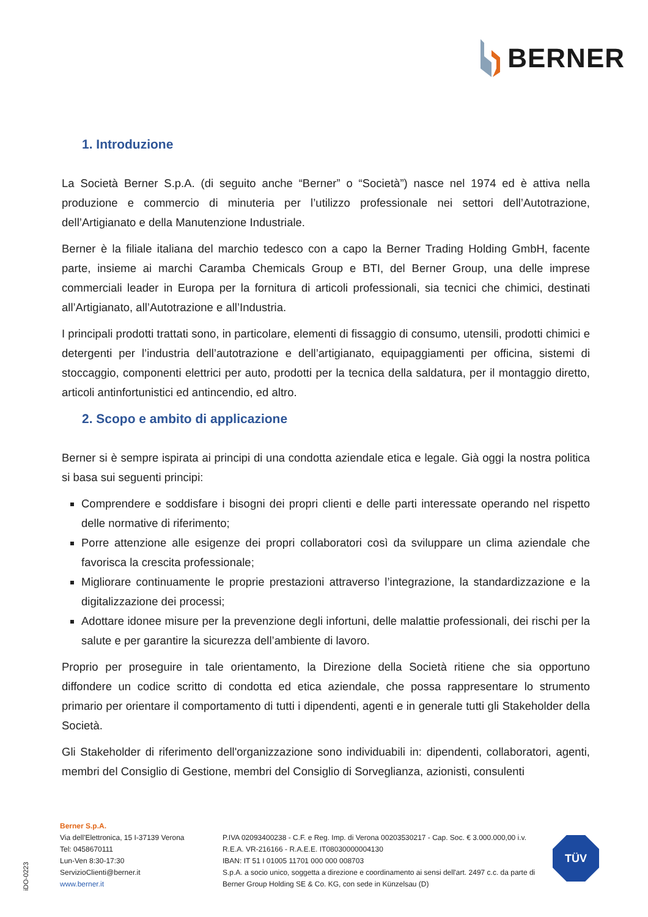BERNER
1. Introduzione
La Società Berner S.p.A. (di seguito anche “Berner” o “Società”) nasce nel 1974 ed è attiva nella produzione e commercio di minuteria per l’utilizzo professionale nei settori dell’Autotrazione, dell’Artigianato e della Manutenzione Industriale.
Berner è la filiale italiana del marchio tedesco con a capo la Berner Trading Holding GmbH, facente parte, insieme ai marchi Caramba Chemicals Group e BTI, del Berner Group, una delle imprese commerciali leader in Europa per la fornitura di articoli professionali, sia tecnici che chimici, destinati all’Artigianato, all’Autotrazione e all’Industria.
I principali prodotti trattati sono, in particolare, elementi di fissaggio di consumo, utensili, prodotti chimici e detergenti per l’industria dell’autotrazione e dell’artigianato, equipaggiamenti per officina, sistemi di stoccaggio, componenti elettrici per auto, prodotti per la tecnica della saldatura, per il montaggio diretto, articoli antinfortunistici ed antincendio, ed altro.
2. Scopo e ambito di applicazione
Berner si è sempre ispirata ai principi di una condotta aziendale etica e legale. Già oggi la nostra politica si basa sui seguenti principi:
Comprendere e soddisfare i bisogni dei propri clienti e delle parti interessate operando nel rispetto delle normative di riferimento;
Porre attenzione alle esigenze dei propri collaboratori così da sviluppare un clima aziendale che favorisca la crescita professionale;
Migliorare continuamente le proprie prestazioni attraverso l’integrazione, la standardizzazione e la digitalizzazione dei processi;
Adottare idonee misure per la prevenzione degli infortuni, delle malattie professionali, dei rischi per la salute e per garantire la sicurezza dell’ambiente di lavoro.
Proprio per proseguire in tale orientamento, la Direzione della Società ritiene che sia opportuno diffondere un codice scritto di condotta ed etica aziendale, che possa rappresentare lo strumento primario per orientare il comportamento di tutti i dipendenti, agenti e in generale tutti gli Stakeholder della Società.
Gli Stakeholder di riferimento dell'organizzazione sono individuabili in: dipendenti, collaboratori, agenti, membri del Consiglio di Gestione, membri del Consiglio di Sorveglianza, azionisti, consulenti
iDO-0223
Berner S.p.A.
Via dell'Elettronica, 15 I-37139 Verona
Tel: 0458670111
Lun-Ven 8:30-17:30
ServizioClienti@berner.it
www.berner.it
P.IVA 02093400238 - C.F. e Reg. Imp. di Verona 00203530217 - Cap. Soc. € 3.000.000,00 i.v.
R.E.A. VR-216166 - R.A.E.E. IT08030000004130
IBAN: IT 51 I 01005 11701 000 000 008703
S.p.A. a socio unico, soggetta a direzione e coordinamento ai sensi dell'art. 2497 c.c. da parte di
Berner Group Holding SE & Co. KG, con sede in Künzelsau (D)
TÜV